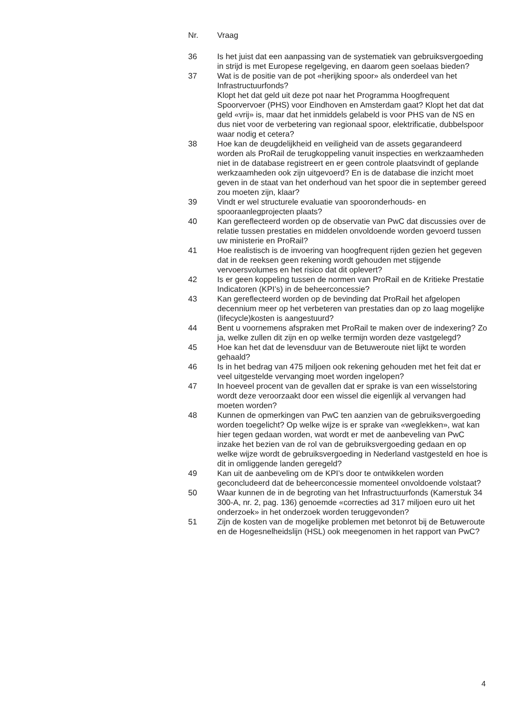| Nr. | Vraag |
| --- | --- |
| 36 | Is het juist dat een aanpassing van de systematiek van gebruiksver­goeding in strijd is met Europese regelgeving, en daarom geen soelaas bieden? |
| 37 | Wat is de positie van de pot «herijking spoor» als onderdeel van het Infrastructuurfonds? Klopt het dat geld uit deze pot naar het Programma Hoogfrequent Spoorvervoer (PHS) voor Eindhoven en Amsterdam gaat? Klopt het dat dat geld «vrij» is, maar dat het inmiddels gelabeld is voor PHS van de NS en dus niet voor de verbetering van regionaal spoor, elektrificatie, dubbelspoor waar nodig et cetera? |
| 38 | Hoe kan de deugdelijkheid en veiligheid van de assets gegaran­deerd worden als ProRail de terugkoppeling vanuit inspecties en werkzaamheden niet in de database registreert en er geen controle plaatsvindt of geplande werkzaamheden ook zijn uitgevoerd? En is de database die inzicht moet geven in de staat van het onderhoud van het spoor die in september gereed zou moeten zijn, klaar? |
| 39 | Vindt er wel structurele evaluatie van spooronderhouds- en spooraanlegprojecten plaats? |
| 40 | Kan gereflecteerd worden op de observatie van PwC dat discussies over de relatie tussen prestaties en middelen onvoldoende worden gevoerd tussen uw ministerie en ProRail? |
| 41 | Hoe realistisch is de invoering van hoogfrequent rijden gezien het gegeven dat in de reeksen geen rekening wordt gehouden met stijgende vervoersvolumes en het risico dat dit oplevert? |
| 42 | Is er geen koppeling tussen de normen van ProRail en de Kritieke Prestatie Indicatoren (KPI’s) in de beheerconcessie? |
| 43 | Kan gereflecteerd worden op de bevinding dat ProRail het afgelopen decennium meer op het verbeteren van prestaties dan op zo laag mogelijke (lifecycle)kosten is aangestuurd? |
| 44 | Bent u voornemens afspraken met ProRail te maken over de indexering? Zo ja, welke zullen dit zijn en op welke termijn worden deze vastgelegd? |
| 45 | Hoe kan het dat de levensduur van de Betuweroute niet lijkt te worden gehaald? |
| 46 | Is in het bedrag van 475 miljoen ook rekening gehouden met het feit dat er veel uitgestelde vervanging moet worden ingelopen? |
| 47 | In hoeveel procent van de gevallen dat er sprake is van een wisselstoring wordt deze veroorzaakt door een wissel die eigenlijk al vervangen had moeten worden? |
| 48 | Kunnen de opmerkingen van PwC ten aanzien van de gebruiksver­goeding worden toegelicht? Op welke wijze is er sprake van «weglekken», wat kan hier tegen gedaan worden, wat wordt er met de aanbeveling van PwC inzake het bezien van de rol van de gebruiksvergoeding gedaan en op welke wijze wordt de gebruiks­vergoeding in Nederland vastgesteld en hoe is dit in omliggende landen geregeld? |
| 49 | Kan uit de aanbeveling om de KPI’s door te ontwikkelen worden geconcludeerd dat de beheerconcessie momenteel onvoldoende volstaat? |
| 50 | Waar kunnen de in de begroting van het Infrastructuurfonds (Kamerstuk 34 300-A, nr. 2, pag. 136) genoemde «correcties ad 317 miljoen euro uit het onderzoek» in het onderzoek worden teruggevonden? |
| 51 | Zijn de kosten van de mogelijke problemen met betonrot bij de Betuweroute en de Hogesnelheidslijn (HSL) ook meegenomen in het rapport van PwC? |
4